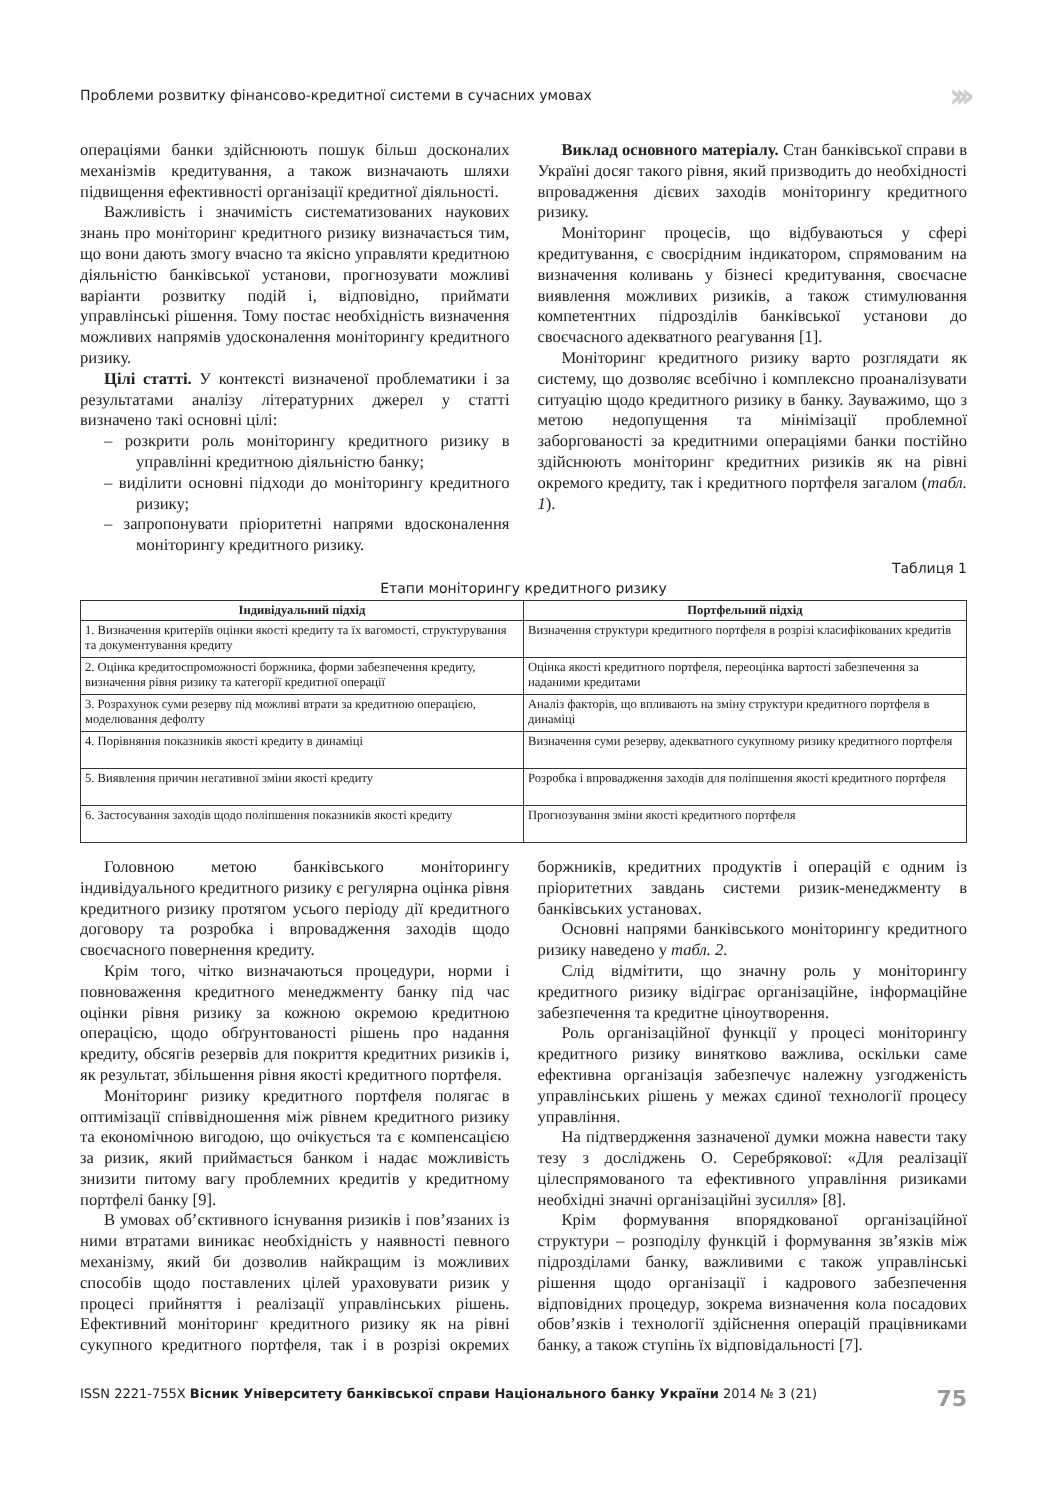Проблеми розвитку фінансово-кредитної системи в сучасних умовах ›››
операціями банки здійснюють пошук більш досконалих механізмів кредитування, а також визначають шляхи підвищення ефективності організації кредитної діяльності.
Важливість і значимість систематизованих наукових знань про моніторинг кредитного ризику визначається тим, що вони дають змогу вчасно та якісно управляти кредитною діяльністю банківської установи, прогнозувати можливі варіанти розвитку подій і, відповідно, приймати управлінські рішення. Тому постає необхідність визначення можливих напрямів удосконалення моніторингу кредитного ризику.
Цілі статті. У контексті визначеної проблематики і за результатами аналізу літературних джерел у статті визначено такі основні цілі:
– розкрити роль моніторингу кредитного ризику в управлінні кредитною діяльністю банку;
– виділити основні підходи до моніторингу кредитного ризику;
– запропонувати пріоритетні напрями вдосконалення моніторингу кредитного ризику.
Виклад основного матеріалу. Стан банківської справи в Україні досяг такого рівня, який призводить до необхідності впровадження дієвих заходів моніторингу кредитного ризику.
Моніторинг процесів, що відбуваються у сфері кредитування, є своєрідним індикатором, спрямованим на визначення коливань у бізнесі кредитування, своєчасне виявлення можливих ризиків, а також стимулювання компетентних підрозділів банківської установи до своєчасного адекватного реагування [1].
Моніторинг кредитного ризику варто розглядати як систему, що дозволяє всебічно і комплексно проаналізувати ситуацію щодо кредитного ризику в банку. Зауважимо, що з метою недопущення та мінімізації проблемної заборгованості за кредитними операціями банки постійно здійснюють моніторинг кредитних ризиків як на рівні окремого кредиту, так і кредитного портфеля загалом (табл. 1).
Таблиця 1
Етапи моніторингу кредитного ризику
| Індивідуальний підхід | Портфельний підхід |
| --- | --- |
| 1. Визначення критеріїв оцінки якості кредиту та їх вагомості, структурування та документування кредиту | Визначення структури кредитного портфеля в розрізі класифікованих кредитів |
| 2. Оцінка кредитоспроможності боржника, форми забезпечення кредиту, визначення рівня ризику та категорії кредитної операції | Оцінка якості кредитного портфеля, переоцінка вартості забезпечення за наданими кредитами |
| 3. Розрахунок суми резерву під можливі втрати за кредитною операцією, моделювання дефолту | Аналіз факторів, що впливають на зміну структури кредитного портфеля в динаміці |
| 4. Порівняння показників якості кредиту в динаміці | Визначення суми резерву, адекватного сукупному ризику кредитного портфеля |
| 5. Виявлення причин негативної зміни якості кредиту | Розробка і впровадження заходів для поліпшення якості кредитного портфеля |
| 6. Застосування заходів щодо поліпшення показників якості кредиту | Прогнозування зміни якості кредитного портфеля |
Головною метою банківського моніторингу індивідуального кредитного ризику є регулярна оцінка рівня кредитного ризику протягом усього періоду дії кредитного договору та розробка і впровадження заходів щодо своєчасного повернення кредиту.
Крім того, чітко визначаються процедури, норми і повноваження кредитного менеджменту банку під час оцінки рівня ризику за кожною окремою кредитною операцією, щодо обґрунтованості рішень про надання кредиту, обсягів резервів для покриття кредитних ризиків і, як результат, збільшення рівня якості кредитного портфеля.
Моніторинг ризику кредитного портфеля полягає в оптимізації співвідношення між рівнем кредитного ризику та економічною вигодою, що очікується та є компенсацією за ризик, який приймається банком і надає можливість знизити питому вагу проблемних кредитів у кредитному портфелі банку [9].
В умовах об’єктивного існування ризиків і пов’язаних із ними втратами виникає необхідність у наявності певного механізму, який би дозволив найкращим із можливих способів щодо поставлених цілей ураховувати ризик у процесі прийняття і реалізації управлінських рішень. Ефективний моніторинг кредитного ризику як на рівні сукупного кредитного портфеля, так і в розрізі окремих боржників, кредитних продуктів і операцій є одним із пріоритетних завдань системи ризик-менеджменту в банківських установах.
Основні напрями банківського моніторингу кредитного ризику наведено у табл. 2.
Слід відмітити, що значну роль у моніторингу кредитного ризику відіграє організаційне, інформаційне забезпечення та кредитне ціноутворення.
Роль організаційної функції у процесі моніторингу кредитного ризику винятково важлива, оскільки саме ефективна організація забезпечує належну узгодженість управлінських рішень у межах єдиної технології процесу управління.
На підтвердження зазначеної думки можна навести таку тезу з досліджень О. Серебрякової: «Для реалізації цілеспрямованого та ефективного управління ризиками необхідні значні організаційні зусилля» [8].
Крім формування впорядкованої організаційної структури – розподілу функцій і формування зв’язків між підрозділами банку, важливими є також управлінські рішення щодо організації і кадрового забезпечення відповідних процедур, зокрема визначення кола посадових обов’язків і технології здійснення операцій працівниками банку, а також ступінь їх відповідальності [7].
ISSN 2221-755X Вісник Університету банківської справи Національного банку України 2014 № 3 (21) 75